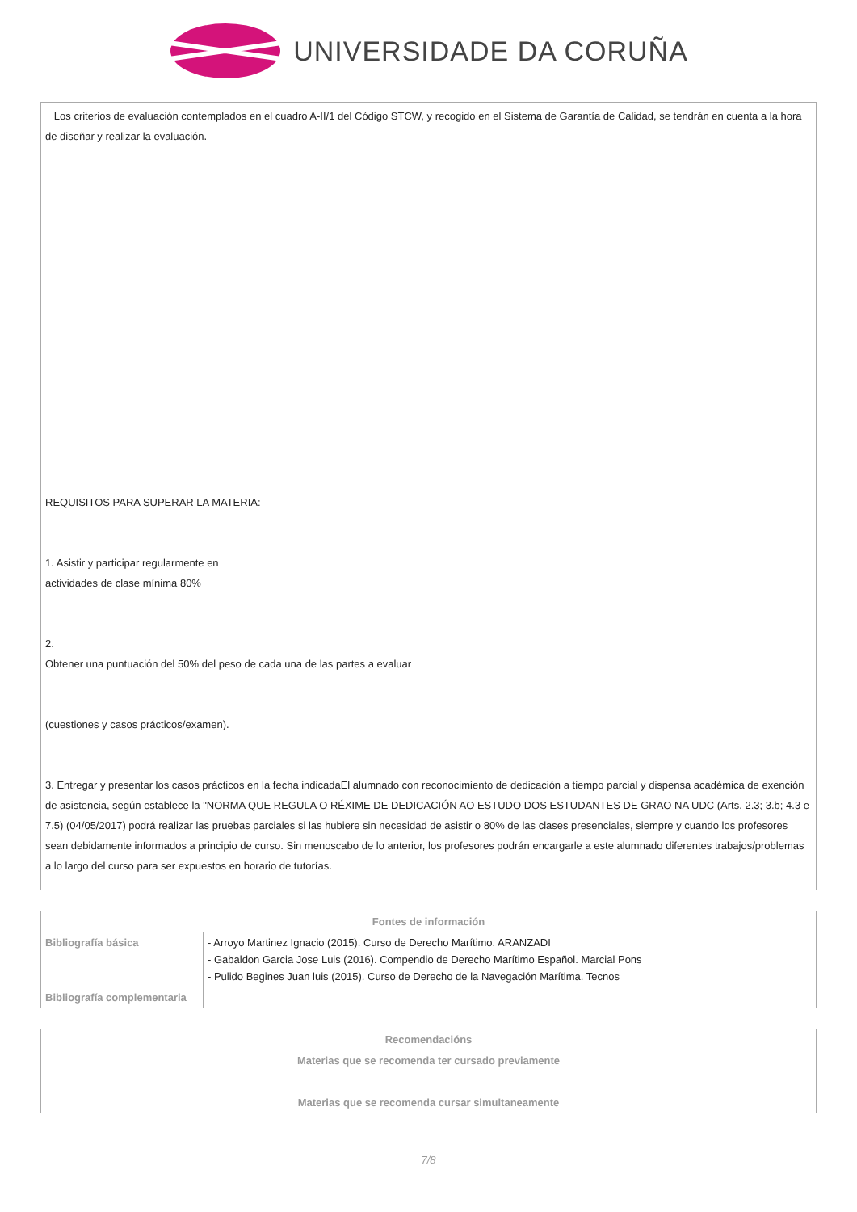UNIVERSIDADE DA CORUÑA
Los criterios de evaluación contemplados en el cuadro A-II/1 del Código STCW, y recogido en el Sistema de Garantía de Calidad, se tendrán en cuenta a la hora de diseñar y realizar la evaluación.
REQUISITOS PARA SUPERAR LA MATERIA:
1. Asistir y participar regularmente en
actividades de clase mínima 80%
2.
Obtener una puntuación del 50% del peso de cada una de las partes a evaluar
(cuestiones y casos prácticos/examen).
3. Entregar y presentar los casos prácticos en la fecha indicadaEl alumnado con reconocimiento de dedicación a tiempo parcial y dispensa académica de exención de asistencia, según establece la "NORMA QUE REGULA O RÉXIME DE DEDICACIÓN AO ESTUDO DOS ESTUDANTES DE GRAO NA UDC (Arts. 2.3; 3.b; 4.3 e 7.5) (04/05/2017) podrá realizar las pruebas parciales si las hubiere sin necesidad de asistir o 80% de las clases presenciales, siempre y cuando los profesores sean debidamente informados a principio de curso. Sin menoscabo de lo anterior, los profesores podrán encargarle a este alumnado diferentes trabajos/problemas a lo largo del curso para ser expuestos en horario de tutorías.
| Fontes de información | |
| --- | --- |
| Bibliografía básica | - Arroyo Martinez Ignacio (2015). Curso de Derecho Marítimo. ARANZADI - Gabaldon Garcia Jose Luis (2016). Compendio de Derecho Marítimo Español. Marcial Pons - Pulido Begines Juan luis (2015). Curso de Derecho de la Navegación Marítima. Tecnos |
| Bibliografía complementaria | |
| Recomendacións |
| --- |
| Materias que se recomenda ter cursado previamente |
| Materias que se recomenda cursar simultaneamente |
7/8